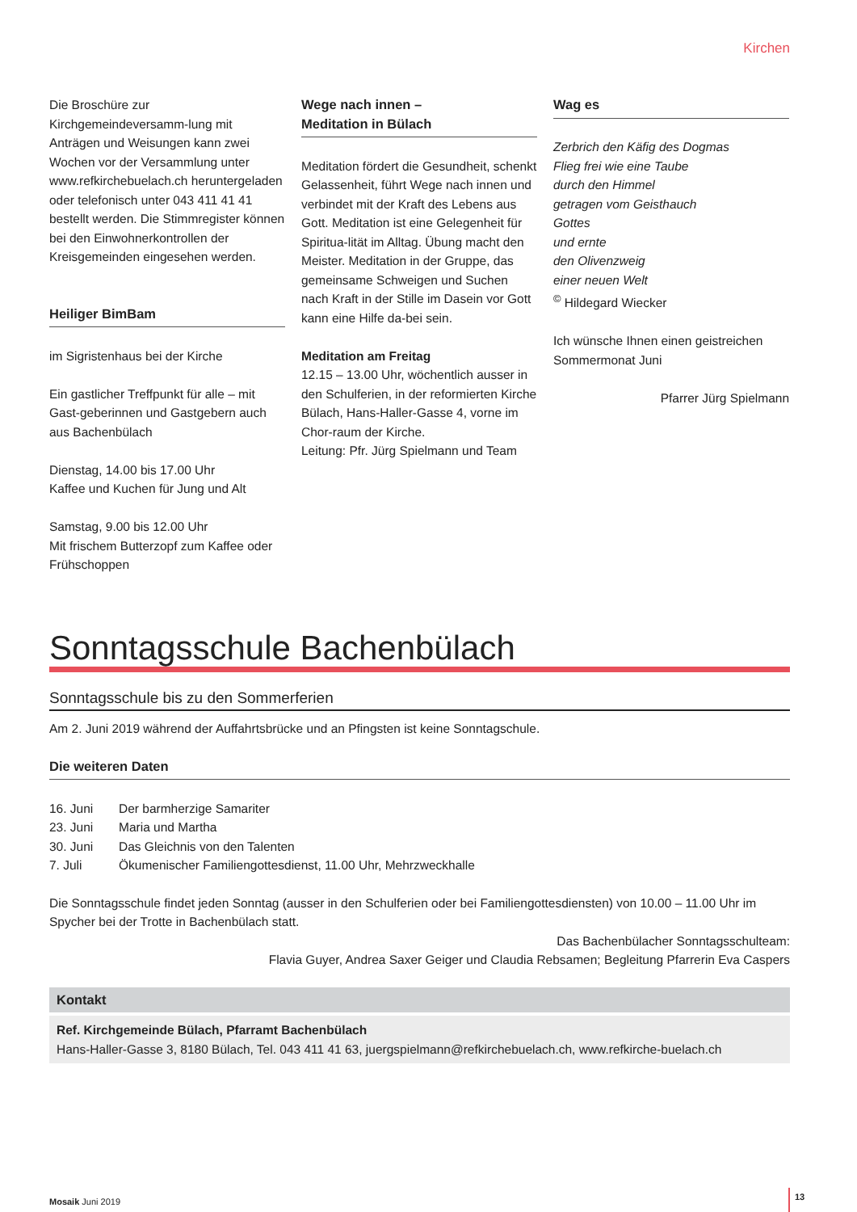Kirchen
Die Broschüre zur Kirchgemeindeversamm-lung mit Anträgen und Weisungen kann zwei Wochen vor der Versammlung unter www.refkirchebuelach.ch heruntergeladen oder telefonisch unter 043 411 41 41 bestellt werden. Die Stimmregister können bei den Einwohnerkontrollen der Kreisgemeinden eingesehen werden.
Heiliger BimBam
im Sigristenhaus bei der Kirche
Ein gastlicher Treffpunkt für alle – mit Gast-geberinnen und Gastgebern auch aus Bachenbülach
Dienstag, 14.00 bis 17.00 Uhr
Kaffee und Kuchen für Jung und Alt
Samstag, 9.00 bis 12.00 Uhr
Mit frischem Butterzopf zum Kaffee oder Frühschoppen
Wege nach innen –
Meditation in Bülach
Meditation fördert die Gesundheit, schenkt Gelassenheit, führt Wege nach innen und verbindet mit der Kraft des Lebens aus Gott. Meditation ist eine Gelegenheit für Spiritua-lität im Alltag. Übung macht den Meister. Meditation in der Gruppe, das gemeinsame Schweigen und Suchen nach Kraft in der Stille im Dasein vor Gott kann eine Hilfe da-bei sein.
Meditation am Freitag
12.15 – 13.00 Uhr, wöchentlich ausser in den Schulferien, in der reformierten Kirche Bülach, Hans-Haller-Gasse 4, vorne im Chor-raum der Kirche.
Leitung: Pfr. Jürg Spielmann und Team
Wag es
Zerbrich den Käfig des Dogmas
Flieg frei wie eine Taube
durch den Himmel
getragen vom Geisthauch
Gottes
und ernte
den Olivenzweig
einer neuen Welt
<sup>©</sup> Hildegard Wiecker
Ich wünsche Ihnen einen geistreichen Sommermonat Juni
Pfarrer Jürg Spielmann
Sonntagsschule Bachenbülach
Sonntagsschule bis zu den Sommerferien
Am 2. Juni 2019 während der Auffahrtsbrücke und an Pfingsten ist keine Sonntagschule.
Die weiteren Daten
| 16. Juni | Der barmherzige Samariter |
| 23. Juni | Maria und Martha |
| 30. Juni | Das Gleichnis von den Talenten |
| 7. Juli | Ökumenischer Familiengottesdienst, 11.00 Uhr, Mehrzweckhalle |
Die Sonntagsschule findet jeden Sonntag (ausser in den Schulferien oder bei Familiengottesdiensten) von 10.00 – 11.00 Uhr im Spycher bei der Trotte in Bachenbülach statt.
Das Bachenbülacher Sonntagsschulteam:
Flavia Guyer, Andrea Saxer Geiger und Claudia Rebsamen; Begleitung Pfarrerin Eva Caspers
Kontakt
Ref. Kirchgemeinde Bülach, Pfarramt Bachenbülach
Hans-Haller-Gasse 3, 8180 Bülach, Tel. 043 411 41 63, juergspielmann@refkirchebuelach.ch, www.refkirche-buelach.ch
Mosaik Juni 2019 13